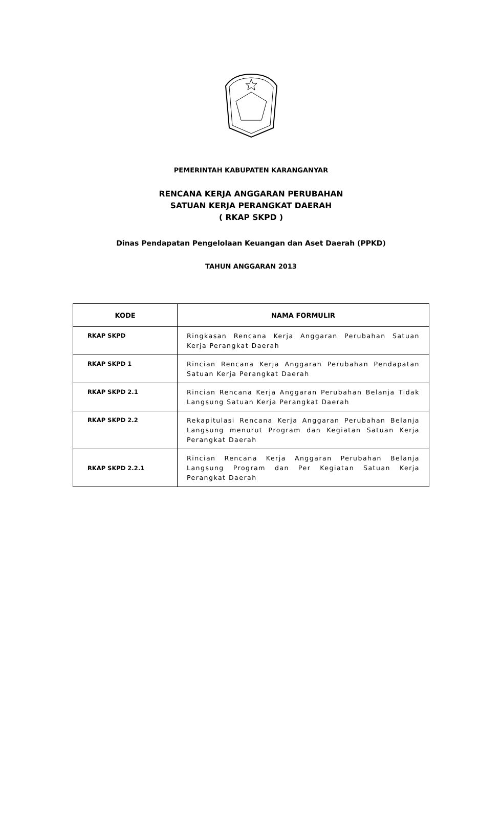PEMERINTAH KABUPATEN KARANGANYAR
RENCANA KERJA ANGGARAN PERUBAHAN
SATUAN KERJA PERANGKAT DAERAH
( RKAP SKPD )
Dinas Pendapatan Pengelolaan Keuangan dan Aset Daerah (PPKD)
TAHUN ANGGARAN 2013
| KODE | NAMA FORMULIR |
| --- | --- |
| RKAP SKPD | Ringkasan Rencana Kerja Anggaran Perubahan Satuan Kerja Perangkat Daerah |
| RKAP SKPD 1 | Rincian Rencana Kerja Anggaran Perubahan Pendapatan Satuan Kerja Perangkat Daerah |
| RKAP SKPD 2.1 | Rincian Rencana Kerja Anggaran Perubahan Belanja Tidak Langsung Satuan Kerja Perangkat Daerah |
| RKAP SKPD 2.2 | Rekapitulasi Rencana Kerja Anggaran Perubahan Belanja Langsung menurut Program dan Kegiatan Satuan Kerja Perangkat Daerah |
| RKAP SKPD 2.2.1 | Rincian Rencana Kerja Anggaran Perubahan Belanja Langsung Program dan Per Kegiatan Satuan Kerja Perangkat Daerah |